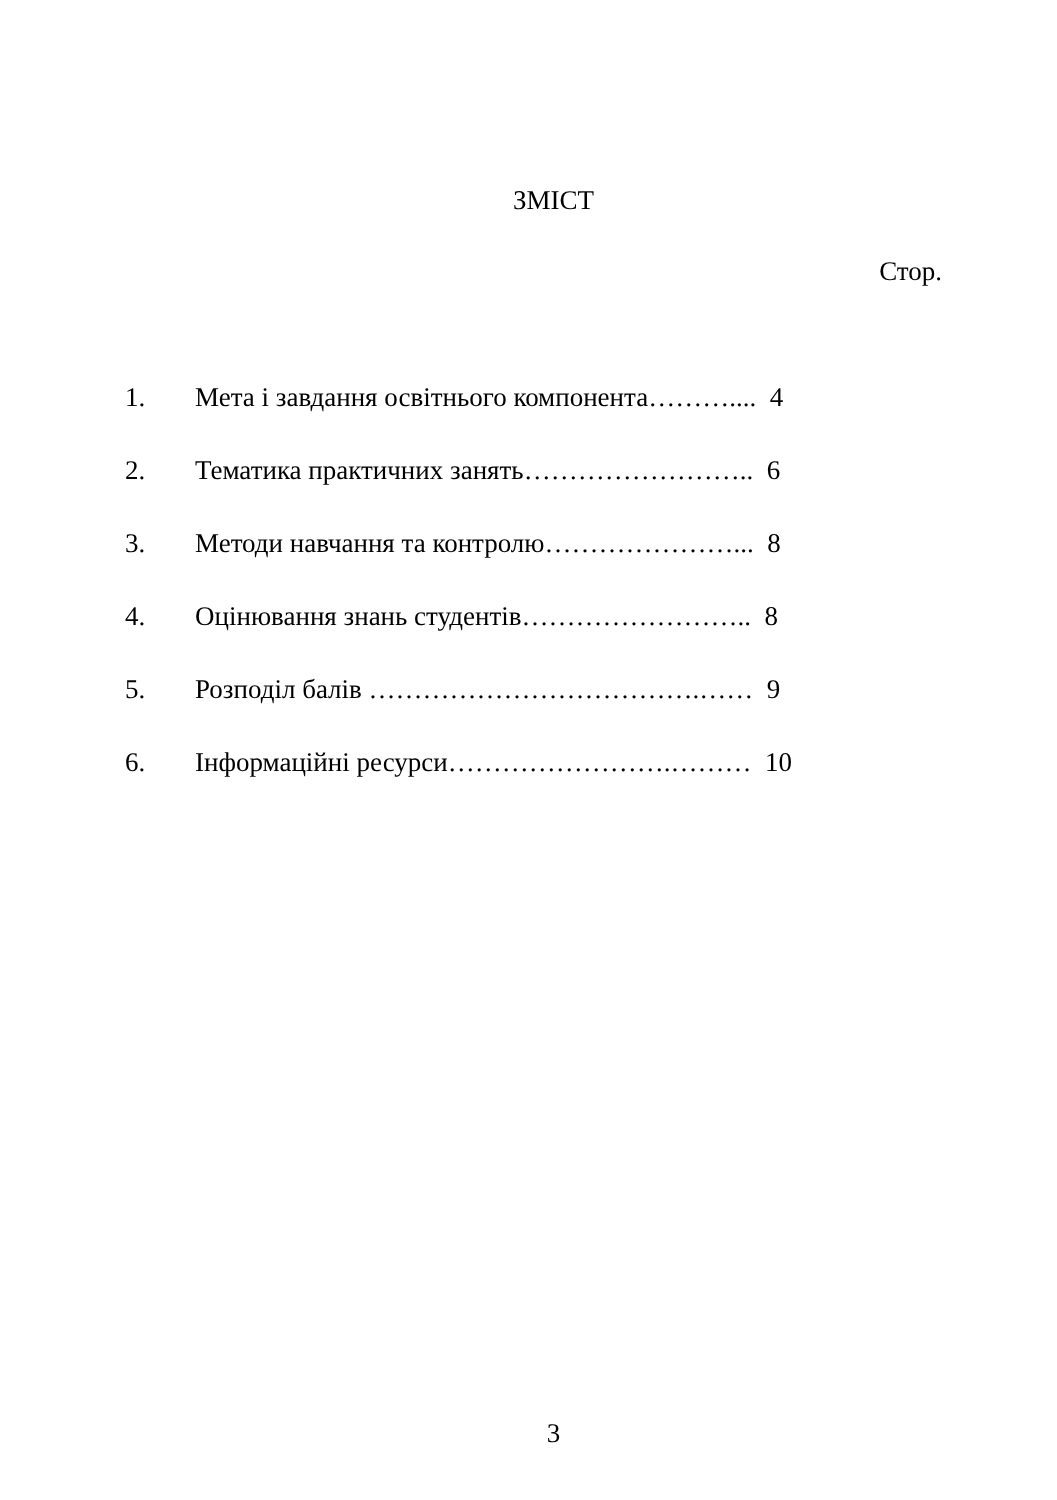ЗМІСТ
Стор.
| 1. | Мета і завдання освітнього компонента……….... 4 |
| 2. | Тематика практичних занять…………………….. 6 |
| 3. | Методи навчання та контролю…………………... 8 |
| 4. | Оцінювання знань студентів…………………….. 8 |
| 5. | Розподіл балів ……………………………….…… 9 |
| 6. | Інформаційні ресурси…………………….……… 10 |
3